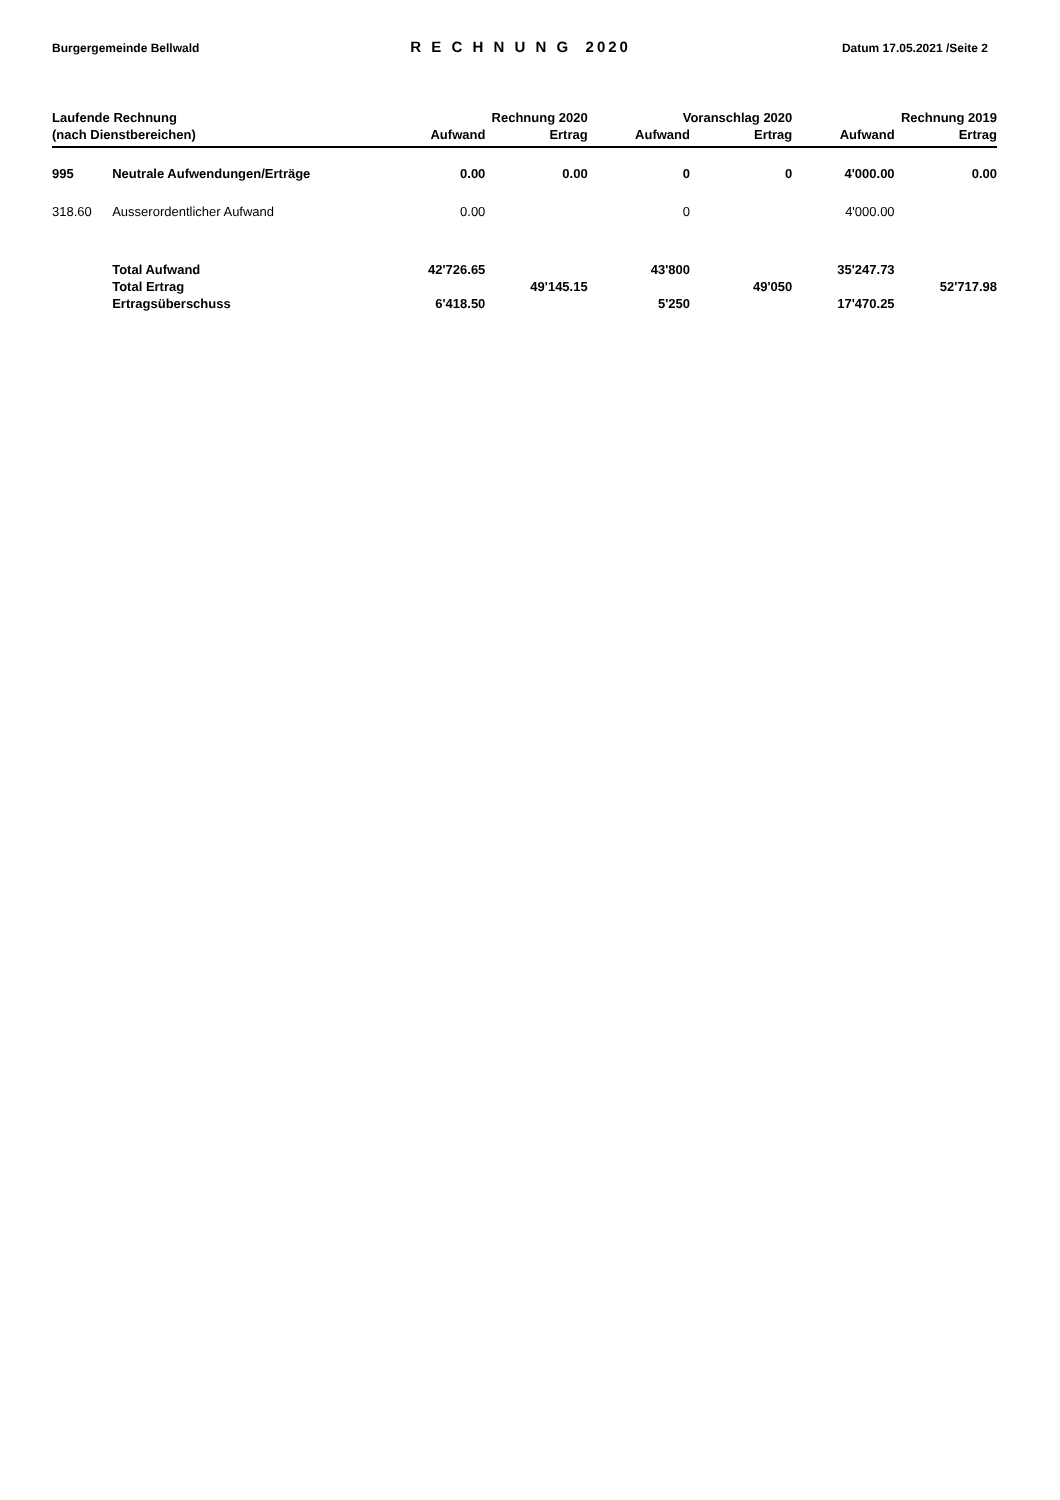Burgergemeinde Bellwald R E C H N U N G 2020 Datum 17.05.2021 /Seite 2
| Laufende Rechnung | | Rechnung 2020 | | Voranschlag 2020 | | Rechnung 2019 | |
| --- | --- | --- | --- | --- | --- | --- | --- |
| (nach Dienstbereichen) | | Aufwand | Ertrag | Aufwand | Ertrag | Aufwand | Ertrag |
| 995 | Neutrale Aufwendungen/Erträge | 0.00 | 0.00 | 0 | 0 | 4'000.00 | 0.00 |
| 318.60 | Ausserordentlicher Aufwand | 0.00 | | 0 | | 4'000.00 | |
| | Total Aufwand | 42'726.65 | | 43'800 | | 35'247.73 | |
| | Total Ertrag | | 49'145.15 | | 49'050 | | 52'717.98 |
| | Ertragsüberschuss | 6'418.50 | | 5'250 | | 17'470.25 | |